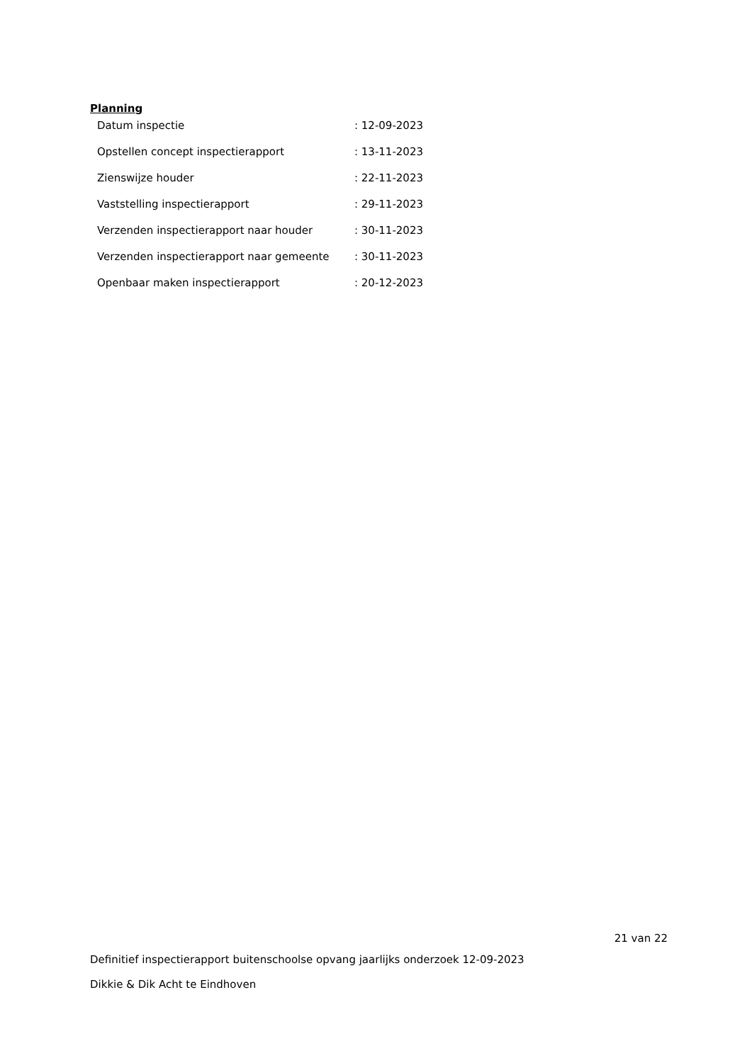Planning
| Datum inspectie | : 12-09-2023 |
| Opstellen concept inspectierapport | : 13-11-2023 |
| Zienswijze houder | : 22-11-2023 |
| Vaststelling inspectierapport | : 29-11-2023 |
| Verzenden inspectierapport naar houder | : 30-11-2023 |
| Verzenden inspectierapport naar gemeente | : 30-11-2023 |
| Openbaar maken inspectierapport | : 20-12-2023 |
21 van 22
Definitief inspectierapport buitenschoolse opvang jaarlijks onderzoek 12-09-2023
Dikkie & Dik Acht te Eindhoven